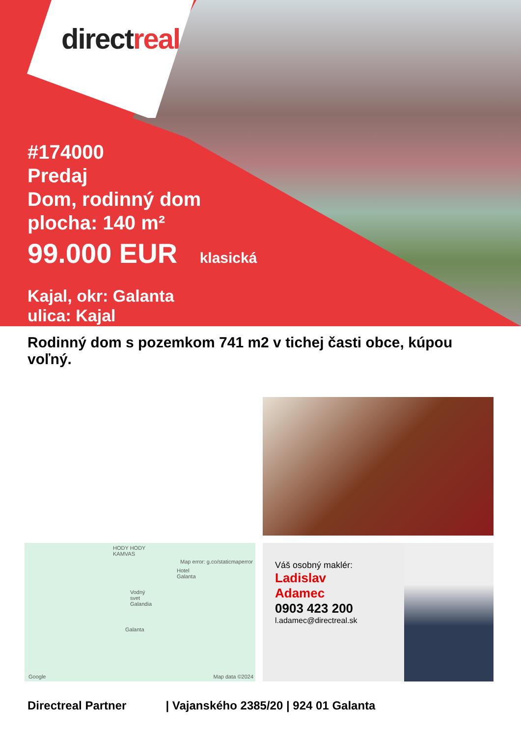directreal
#174000
Predaj
Dom, rodinný dom
plocha: 140 m²
99.000 EUR klasická
Kajal, okr: Galanta
ulica: Kajal
Rodinný dom s pozemkom 741 m2 v tichej časti obce, kúpou voľný.
HODY HODY KAMVAS
Map error: g.co/staticmaperror
Hotel Galanta
Vodný svet Galandia
Galanta
Google Map data ©2024
Váš osobný maklér:
Ladislav
Adamec
0903 423 200
l.adamec@directreal.sk
Directreal Partner | Vajanského 2385/20 | 924 01 Galanta